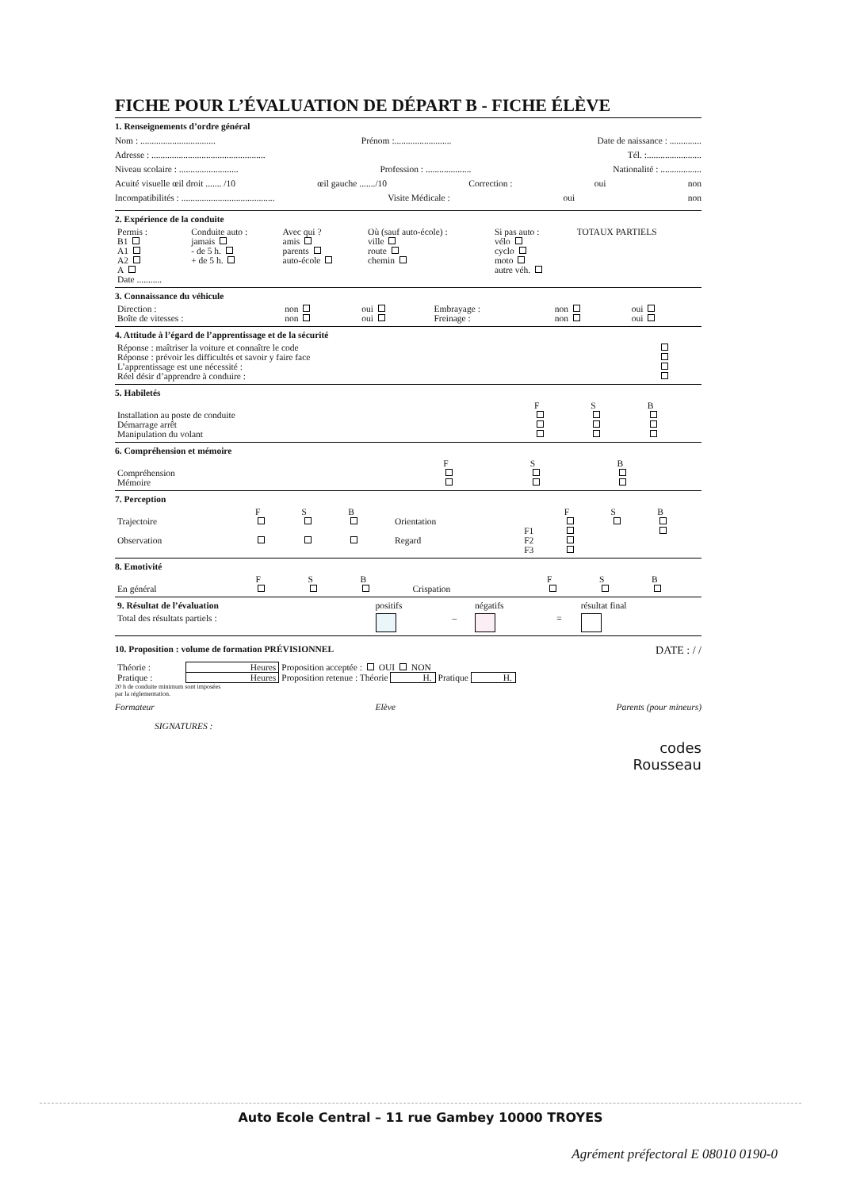FICHE POUR L’ÉVALUATION DE DÉPART B - FICHE ÉLÈVE
1. Renseignements d’ordre général
Nom : ................................. Prénom :......................... Date de naissance : ..............
Adresse : .................................................. Tél. :........................
Niveau scolaire : .......................... Profession : .................... Nationalité : ..................
Acuité visuelle œil droit ....... /10 œil gauche ......./10 Correction : oui non
Incompatibilités : ......................................... Visite Médicale : oui non
2. Expérience de la conduite
| Permis : B1 A1 A2 A Date ........... | Conduite auto : jamais - de 5 h. + de 5 h. | Avec qui ? amis parents auto-école | Où (sauf auto-école) : ville route chemin | Si pas auto : vélo cyclo moto autre véh. | TOTAUX PARTIELS |
3. Connaissance du véhicule
| Direction : | non | oui | Embrayage : | non | oui |
| Boîte de vitesses : | non | oui | Freinage : | non | oui |
4. Attitude à l’égard de l’apprentissage et de la sécurité
| Réponse : maîtriser la voiture et connaître le code | |
| Réponse : prévoir les difficultés et savoir y faire face | |
| L’apprentissage est une nécessité : | |
| Réel désir d’apprendre à conduire : | |
5. Habiletés
| | F | S | B |
| --- | --- | --- | --- |
| Installation au poste de conduite | | | |
| Démarrage arrêt | | | |
| Manipulation du volant | | | |
6. Compréhension et mémoire
| | F | S | B |
| --- | --- | --- | --- |
| Compréhension | | | |
| Mémoire | | | |
7. Perception
| | F | S | B | | | F | S | B |
| --- | --- | --- | --- | --- | --- | --- | --- | --- |
| Trajectoire | | | | Orientation | | | | |
| | | | | | F1 | | | |
| Observation | | | | Regard | F2 | | | |
| | | | | | F3 | | | |
8. Emotivité
| | F | S | B | | F | S | B |
| --- | --- | --- | --- | --- | --- | --- | --- |
| En général | | | | Crispation | | | |
| 9. Résultat de l’évaluation | positifs | | négatifs | | résultat final |
| Total des résultats partiels : | | – | | = | |
10. Proposition : volume de formation PRÉVISIONNEL DATE : / /
| Théorie : | Heures | Proposition acceptée : OUI NON |
| Pratique : | Heures | Proposition retenue : Théorie H. Pratique H. |
20 h de conduite minimum sont imposées
par la réglementation.
Formateur Elève Parents (pour mineurs)
SIGNATURES :
codes
Rousseau
Auto Ecole Central – 11 rue Gambey 10000 TROYES
Agrément préfectoral E 08010 0190-0